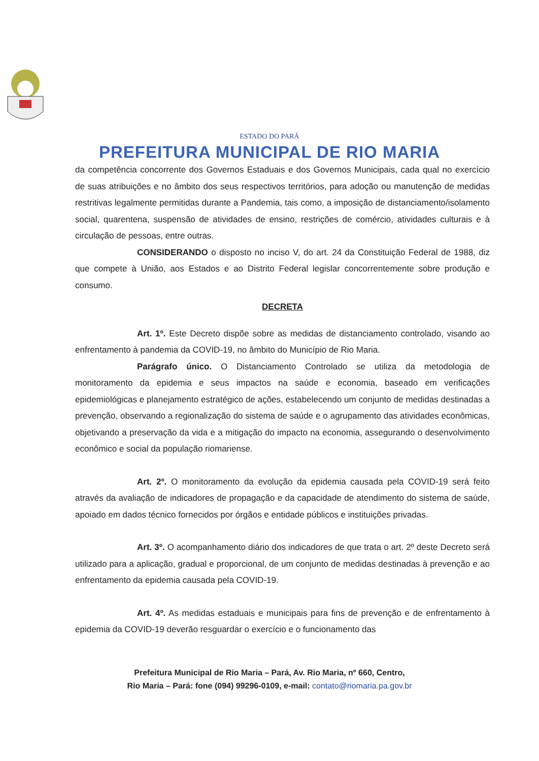ESTADO DO PARÁ
PREFEITURA MUNICIPAL DE RIO MARIA
da competência concorrente dos Governos Estaduais e dos Governos Municipais, cada qual no exercício de suas atribuições e no âmbito dos seus respectivos territórios, para adoção ou manutenção de medidas restritivas legalmente permitidas durante a Pandemia, tais como, a imposição de distanciamento/isolamento social, quarentena, suspensão de atividades de ensino, restrições de comércio, atividades culturais e à circulação de pessoas, entre outras.
CONSIDERANDO o disposto no inciso V, do art. 24 da Constituição Federal de 1988, diz que compete à União, aos Estados e ao Distrito Federal legislar concorrentemente sobre produção e consumo.
DECRETA
Art. 1º. Este Decreto dispõe sobre as medidas de distanciamento controlado, visando ao enfrentamento à pandemia da COVID-19, no âmbito do Município de Rio Maria.
Parágrafo único. O Distanciamento Controlado se utiliza da metodologia de monitoramento da epidemia e seus impactos na saúde e economia, baseado em verificações epidemiológicas e planejamento estratégico de ações, estabelecendo um conjunto de medidas destinadas a prevenção, observando a regionalização do sistema de saúde e o agrupamento das atividades econômicas, objetivando a preservação da vida e a mitigação do impacto na economia, assegurando o desenvolvimento econômico e social da população riomariense.
Art. 2º. O monitoramento da evolução da epidemia causada pela COVID-19 será feito através da avaliação de indicadores de propagação e da capacidade de atendimento do sistema de saúde, apoiado em dados técnico fornecidos por órgãos e entidade públicos e instituições privadas.
Art. 3º. O acompanhamento diário dos indicadores de que trata o art. 2º deste Decreto será utilizado para a aplicação, gradual e proporcional, de um conjunto de medidas destinadas à prevenção e ao enfrentamento da epidemia causada pela COVID-19.
Art. 4º. As medidas estaduais e municipais para fins de prevenção e de enfrentamento à epidemia da COVID-19 deverão resguardar o exercício e o funcionamento das
Prefeitura Municipal de Rio Maria – Pará, Av. Rio Maria, nº 660, Centro,
Rio Maria – Pará: fone (094) 99296-0109, e-mail: contato@riomaria.pa.gov.br